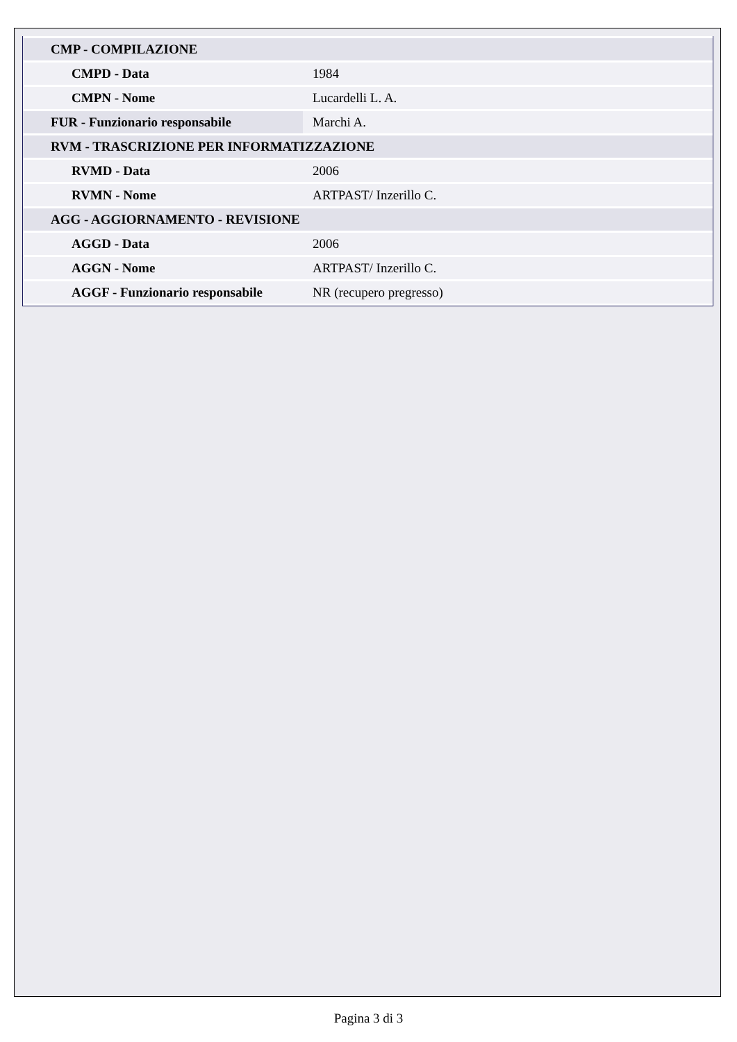| CMP - COMPILAZIONE | |
| CMPD - Data | 1984 |
| CMPN - Nome | Lucardelli L. A. |
| FUR - Funzionario responsabile | Marchi A. |
| RVM - TRASCRIZIONE PER INFORMATIZZAZIONE | |
| RVMD - Data | 2006 |
| RVMN - Nome | ARTPAST/ Inzerillo C. |
| AGG - AGGIORNAMENTO - REVISIONE | |
| AGGD - Data | 2006 |
| AGGN - Nome | ARTPAST/ Inzerillo C. |
| AGGF - Funzionario responsabile | NR (recupero pregresso) |
Pagina 3 di 3